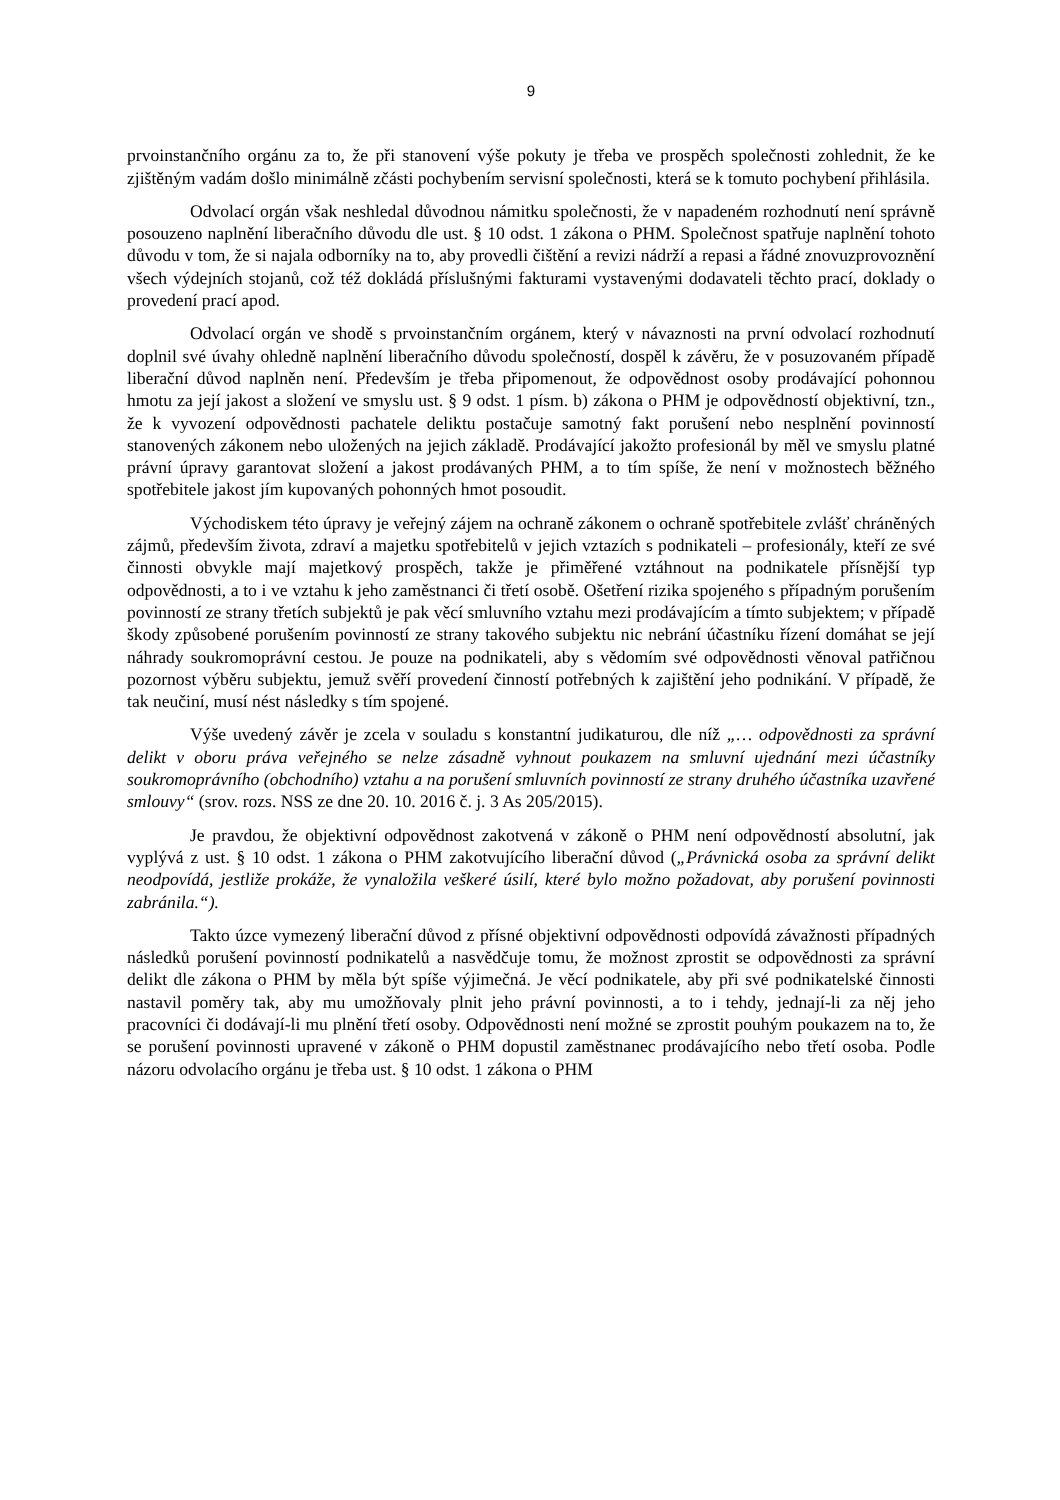9
prvoinstančního orgánu za to, že při stanovení výše pokuty je třeba ve prospěch společnosti zohlednit, že ke zjištěným vadám došlo minimálně zčásti pochybením servisní společnosti, která se k tomuto pochybení přihlásila.
Odvolací orgán však neshledal důvodnou námitku společnosti, že v napadeném rozhodnutí není správně posouzeno naplnění liberačního důvodu dle ust. § 10 odst. 1 zákona o PHM. Společnost spatřuje naplnění tohoto důvodu v tom, že si najala odborníky na to, aby provedli čištění a revizi nádrží a repasi a řádné znovuzprovoznění všech výdejních stojanů, což též dokládá příslušnými fakturami vystavenými dodavateli těchto prací, doklady o provedení prací apod.
Odvolací orgán ve shodě s prvoinstančním orgánem, který v návaznosti na první odvolací rozhodnutí doplnil své úvahy ohledně naplnění liberačního důvodu společností, dospěl k závěru, že v posuzovaném případě liberační důvod naplněn není. Především je třeba připomenout, že odpovědnost osoby prodávající pohonnou hmotu za její jakost a složení ve smyslu ust. § 9 odst. 1 písm. b) zákona o PHM je odpovědností objektivní, tzn., že k vyvození odpovědnosti pachatele deliktu postačuje samotný fakt porušení nebo nesplnění povinností stanovených zákonem nebo uložených na jejich základě. Prodávající jakožto profesionál by měl ve smyslu platné právní úpravy garantovat složení a jakost prodávaných PHM, a to tím spíše, že není v možnostech běžného spotřebitele jakost jím kupovaných pohonných hmot posoudit.
Východiskem této úpravy je veřejný zájem na ochraně zákonem o ochraně spotřebitele zvlášť chráněných zájmů, především života, zdraví a majetku spotřebitelů v jejich vztazích s podnikateli – profesionály, kteří ze své činnosti obvykle mají majetkový prospěch, takže je přiměřené vztáhnout na podnikatele přísnější typ odpovědnosti, a to i ve vztahu k jeho zaměstnanci či třetí osobě. Ošetření rizika spojeného s případným porušením povinností ze strany třetích subjektů je pak věcí smluvního vztahu mezi prodávajícím a tímto subjektem; v případě škody způsobené porušením povinností ze strany takového subjektu nic nebrání účastníku řízení domáhat se její náhrady soukromoprávní cestou. Je pouze na podnikateli, aby s vědomím své odpovědnosti věnoval patřičnou pozornost výběru subjektu, jemuž svěří provedení činností potřebných k zajištění jeho podnikání. V případě, že tak neučiní, musí nést následky s tím spojené.
Výše uvedený závěr je zcela v souladu s konstantní judikaturou, dle níž „… odpovědnosti za správní delikt v oboru práva veřejného se nelze zásadně vyhnout poukazem na smluvní ujednání mezi účastníky soukromoprávního (obchodního) vztahu a na porušení smluvních povinností ze strany druhého účastníka uzavřené smlouvy“ (srov. rozs. NSS ze dne 20. 10. 2016 č. j. 3 As 205/2015).
Je pravdou, že objektivní odpovědnost zakotvená v zákoně o PHM není odpovědností absolutní, jak vyplývá z ust. § 10 odst. 1 zákona o PHM zakotvujícího liberační důvod („Právnická osoba za správní delikt neodpovídá, jestliže prokáže, že vynaložila veškeré úsilí, které bylo možno požadovat, aby porušení povinnosti zabránila.“).
Takto úzce vymezený liberační důvod z přísné objektivní odpovědnosti odpovídá závažnosti případných následků porušení povinností podnikatelů a nasvědčuje tomu, že možnost zprostit se odpovědnosti za správní delikt dle zákona o PHM by měla být spíše výjimečná. Je věcí podnikatele, aby při své podnikatelské činnosti nastavil poměry tak, aby mu umožňovaly plnit jeho právní povinnosti, a to i tehdy, jednají-li za něj jeho pracovníci či dodávají-li mu plnění třetí osoby. Odpovědnosti není možné se zprostit pouhým poukazem na to, že se porušení povinnosti upravené v zákoně o PHM dopustil zaměstnanec prodávajícího nebo třetí osoba. Podle názoru odvolacího orgánu je třeba ust. § 10 odst. 1 zákona o PHM